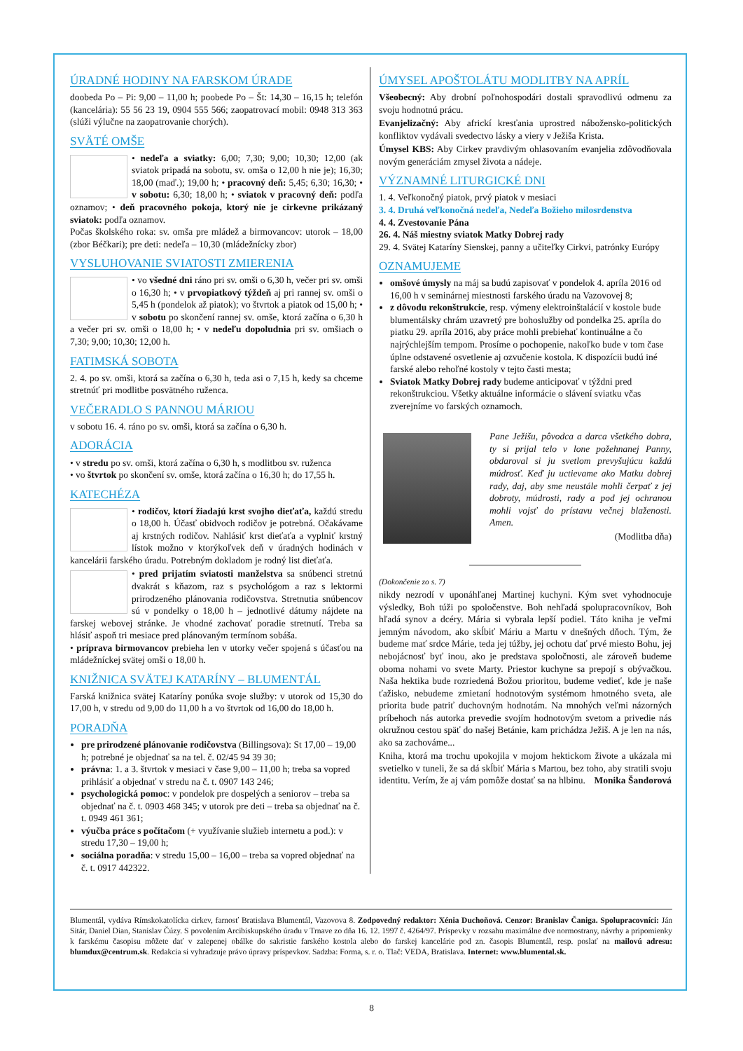ÚRADNÉ HODINY NA FARSKOM ÚRADE
doobeda Po – Pi: 9,00 – 11,00 h; poobede Po – Št: 14,30 – 16,15 h; telefón (kancelária): 55 56 23 19, 0904 555 566; zaopatrovací mobil: 0948 313 363 (slúži výlučne na zaopatrovanie chorých).
SVÄTÉ OMŠE
• nedeľa a sviatky: 6,00; 7,30; 9,00; 10,30; 12,00 (ak sviatok pripadá na sobotu, sv. omša o 12,00 h nie je); 16,30; 18,00 (maď.); 19,00 h; • pracovný deň: 5,45; 6,30; 16,30; • v sobotu: 6,30; 18,00 h; • sviatok v pracovný deň: podľa oznamov; • deň pracovného pokoja, ktorý nie je cirkevne prikázaný sviatok: podľa oznamov.
Počas školského roka: sv. omša pre mládež a birmovancov: utorok – 18,00 (zbor Béčkari); pre deti: nedeľa – 10,30 (mládežnícky zbor)
VYSLUHOVANIE SVIATOSTI ZMIERENIA
• vo všedné dni ráno pri sv. omši o 6,30 h, večer pri sv. omši o 16,30 h; • v prvopiatkový týždeň aj pri rannej sv. omši o 5,45 h (pondelok až piatok); vo štvrtok a piatok od 15,00 h; • v sobotu po skončení rannej sv. omše, ktorá začína o 6,30 h a večer pri sv. omši o 18,00 h; • v nedeľu dopoludnia pri sv. omšiach o 7,30; 9,00; 10,30; 12,00 h.
FATIMSKÁ SOBOTA
2. 4. po sv. omši, ktorá sa začína o 6,30 h, teda asi o 7,15 h, kedy sa chceme stretnúť pri modlitbe posvätného ruženca.
VEČERADLO S PANNOU MÁRIOU
v sobotu 16. 4. ráno po sv. omši, ktorá sa začína o 6,30 h.
ADORÁCIA
• v stredu po sv. omši, ktorá začína o 6,30 h, s modlitbou sv. ruženca
• vo štvrtok po skončení sv. omše, ktorá začína o 16,30 h; do 17,55 h.
KATECHÉZA
• rodičov, ktorí žiadajú krst svojho dieťaťa, každú stredu o 18,00 h. Účasť obidvoch rodičov je potrebná. Očakávame aj krstných rodičov. Nahlásiť krst dieťaťa a vyplniť krstný lístok možno v ktorýkoľvek deň v úradných hodinách v kancelárii farského úradu. Potrebným dokladom je rodný list dieťaťa.
• pred prijatím sviatosti manželstva sa snúbenci stretnú dvakrát s kňazom, raz s psychológom a raz s lektormi prirodzeného plánovania rodičovstva. Stretnutia snúbencov sú v pondelky o 18,00 h – jednotlivé dátumy nájdete na farskej webovej stránke. Je vhodné zachovať poradie stretnutí. Treba sa hlásiť aspoň tri mesiace pred plánovaným termínom sobáša.
• príprava birmovancov prebieha len v utorky večer spojená s účasťou na mládežníckej svätej omši o 18,00 h.
KNIŽNICA SVÄTEJ KATARÍNY – BLUMENTÁL
Farská knižnica svätej Kataríny ponúka svoje služby: v utorok od 15,30 do 17,00 h, v stredu od 9,00 do 11,00 h a vo štvrtok od 16,00 do 18,00 h.
PORADŇA
pre prirodzené plánovanie rodičovstva (Billingsova): St 17,00 – 19,00 h; potrebné je objednať sa na tel. č. 02/45 94 39 30;
právna: 1. a 3. štvrtok v mesiaci v čase 9,00 – 11,00 h; treba sa vopred prihlásiť a objednať v stredu na č. t. 0907 143 246;
psychologická pomoc: v pondelok pre dospelých a seniorov – treba sa objednať na č. t. 0903 468 345; v utorok pre deti – treba sa objednať na č. t. 0949 461 361;
výučba práce s počítačom (+ využívanie služieb internetu a pod.): v stredu 17,30 – 19,00 h;
sociálna poradňa: v stredu 15,00 – 16,00 – treba sa vopred objednať na č. t. 0917 442322.
ÚMYSEL APOŠTOLÁTU MODLITBY NA APRÍL
Všeobecný: Aby drobní poľnohospodári dostali spravodlivú odmenu za svoju hodnotnú prácu.
Evanjelizačný: Aby africkí kresťania uprostred nábožensko-politických konfliktov vydávali svedectvo lásky a viery v Ježiša Krista.
Úmysel KBS: Aby Cirkev pravdivým ohlasovaním evanjelia zdôvodňovala novým generáciám zmysel života a nádeje.
VÝZNAMNÉ LITURGICKÉ DNI
1. 4. Veľkonočný piatok, prvý piatok v mesiaci
3. 4. Druhá veľkonočná nedeľa, Nedeľa Božieho milosrdenstva
4. 4. Zvestovanie Pána
26. 4. Náš miestny sviatok Matky Dobrej rady
29. 4. Svätej Kataríny Sienskej, panny a učiteľky Cirkvi, patrónky Európy
OZNAMUJEME
omšové úmysly na máj sa budú zapisovať v pondelok 4. apríla 2016 od 16,00 h v seminárnej miestnosti farského úradu na Vazovovej 8;
z dôvodu rekonštrukcie, resp. výmeny elektroinštalácií v kostole bude blumentálsky chrám uzavretý pre bohoslužby od pondelka 25. apríla do piatku 29. apríla 2016, aby práce mohli prebiehať kontinuálne a čo najrýchlejším tempom. Prosíme o pochopenie, nakoľko bude v tom čase úplne odstavené osvetlenie aj ozvučenie kostola. K dispozícii budú iné farské alebo rehoľné kostoly v tejto časti mesta;
Sviatok Matky Dobrej rady budeme anticipovať v týždni pred rekonštrukciou. Všetky aktuálne informácie o slávení sviatku včas zverejníme vo farských oznamoch.
Pane Ježišu, pôvodca a darca všetkého dobra, ty si prijal telo v lone požehnanej Panny, obdaroval si ju svetlom prevyšujúcu každú múdrosť. Keď ju uctievame ako Matku dobrej rady, daj, aby sme neustále mohli čerpať z jej dobroty, múdrosti, rady a pod jej ochranou mohli vojsť do prístavu večnej blaženosti. Amen.
(Modlitba dňa)
(Dokončenie zo s. 7)
nikdy nezrodí v uponáhľanej Martinej kuchyni. Kým svet vyhodnocuje výsledky, Boh túži po spoločenstve. Boh nehľadá spolupracovníkov, Boh hľadá synov a dcéry. Mária si vybrala lepší podiel. Táto kniha je veľmi jemným návodom, ako skĺbiť Máriu a Martu v dnešných dňoch. Tým, že budeme mať srdce Márie, teda jej túžby, jej ochotu dať prvé miesto Bohu, jej nebojácnosť byť inou, ako je predstava spoločnosti, ale zároveň budeme oboma nohami vo svete Marty. Priestor kuchyne sa prepojí s obývačkou. Naša hektika bude rozriedená Božou prioritou, budeme vedieť, kde je naše ťažisko, nebudeme zmietaní hodnotovým systémom hmotného sveta, ale priorita bude patriť duchovným hodnotám. Na mnohých veľmi názorných príbehoch nás autorka prevedie svojím hodnotovým svetom a privedie nás okružnou cestou späť do našej Betánie, kam prichádza Ježiš. A je len na nás, ako sa zachováme...
Kniha, ktorá ma trochu upokojila v mojom hektickom živote a ukázala mi svetielko v tuneli, že sa dá skĺbiť Mária s Martou, bez toho, aby stratili svoju identitu. Verím, že aj vám pomôže dostať sa na hlbinu. Monika Šandorová
Blumentál, vydáva Rímskokatolícka cirkev, farnosť Bratislava Blumentál, Vazovova 8. Zodpovedný redaktor: Xénia Duchoňová. Cenzor: Branislav Čaniga. Spolupracovníci: Ján Sitár, Daniel Dian, Stanislav Čúzy. S povolením Arcibiskupského úradu v Trnave zo dňa 16. 12. 1997 č. 4264/97. Príspevky v rozsahu maximálne dve normostrany, návrhy a pripomienky k farskému časopisu môžete dať v zalepenej obálke do sakristie farského kostola alebo do farskej kancelárie pod zn. časopis Blumentál, resp. poslať na mailovú adresu: blumdux@centrum.sk. Redakcia si vyhradzuje právo úpravy príspevkov. Sadzba: Forma, s. r. o. Tlač: VEDA, Bratislava. Internet: www.blumental.sk.
8